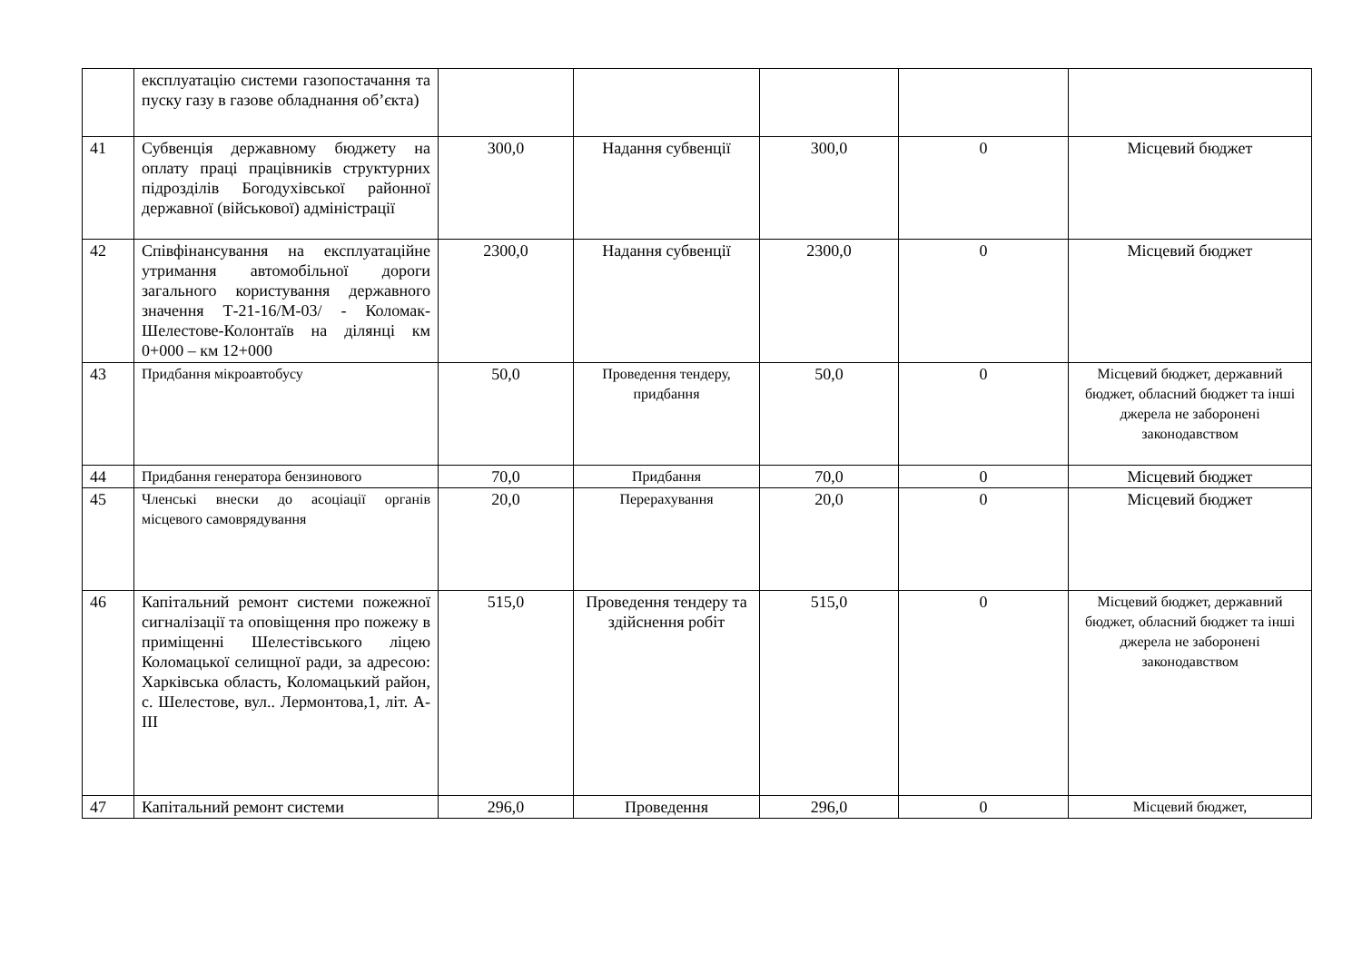| | експлуатацію системи газопостачання та пуску газу в газове обладнання об’єкта) | | | | | |
| 41 | Субвенція державному бюджету на оплату праці працівників структурних підрозділів Богодухівської районної державної (військової) адміністрації | 300,0 | Надання субвенції | 300,0 | 0 | Місцевий бюджет |
| 42 | Співфінансування на експлуатаційне утримання автомобільної дороги загального користування державного значення Т-21-16/М-03/ - Коломак-Шелестове-Колонтаїв на ділянці км 0+000 – км 12+000 | 2300,0 | Надання субвенції | 2300,0 | 0 | Місцевий бюджет |
| 43 | Придбання мікроавтобусу | 50,0 | Проведення тендеру, придбання | 50,0 | 0 | Місцевий бюджет, державний бюджет, обласний бюджет та інші джерела не заборонені законодавством |
| 44 | Придбання генератора бензинового | 70,0 | Придбання | 70,0 | 0 | Місцевий бюджет |
| 45 | Членські внески до асоціації органів місцевого самоврядування | 20,0 | Перерахування | 20,0 | 0 | Місцевий бюджет |
| 46 | Капітальний ремонт системи пожежної сигналізації та оповіщення про пожежу в приміщенні Шелестівського ліцею Коломацької селищної ради, за адресою: Харківська область, Коломацький район, с. Шелестове, вул.. Лермонтова,1, літ. А-ІІІ | 515,0 | Проведення тендеру та здійснення робіт | 515,0 | 0 | Місцевий бюджет, державний бюджет, обласний бюджет та інші джерела не заборонені законодавством |
| 47 | Капітальний ремонт системи | 296,0 | Проведення | 296,0 | 0 | Місцевий бюджет, |